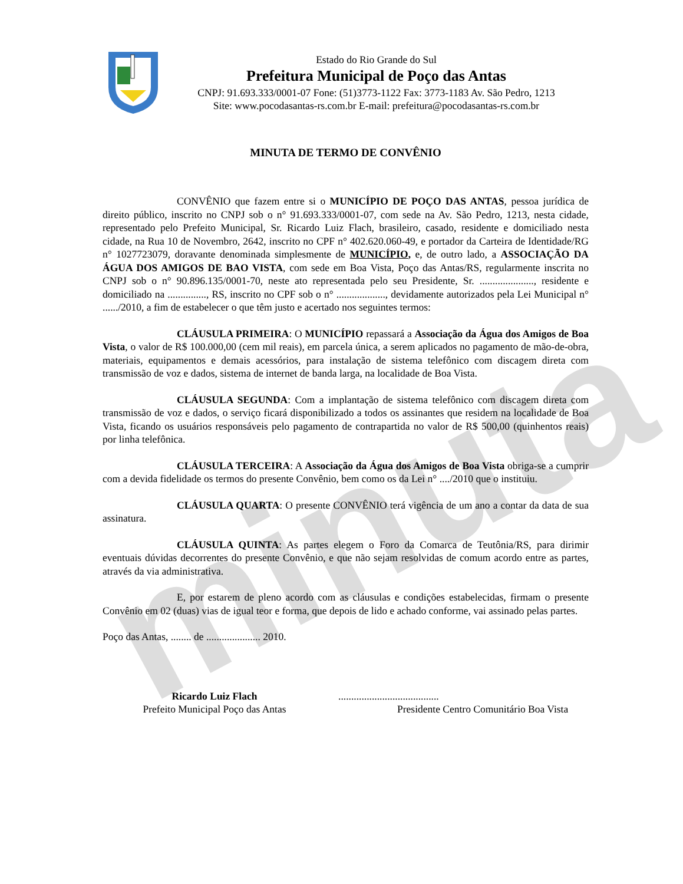minuta
Estado do Rio Grande do Sul
Prefeitura Municipal de Poço das Antas
CNPJ: 91.693.333/0001-07 Fone: (51)3773-1122 Fax: 3773-1183 Av. São Pedro, 1213
Site: www.pocodasantas-rs.com.br E-mail: prefeitura@pocodasantas-rs.com.br
MINUTA DE TERMO DE CONVÊNIO
CONVÊNIO que fazem entre si o MUNICÍPIO DE POÇO DAS ANTAS, pessoa jurídica de direito público, inscrito no CNPJ sob o n° 91.693.333/0001-07, com sede na Av. São Pedro, 1213, nesta cidade, representado pelo Prefeito Municipal, Sr. Ricardo Luiz Flach, brasileiro, casado, residente e domiciliado nesta cidade, na Rua 10 de Novembro, 2642, inscrito no CPF n° 402.620.060-49, e portador da Carteira de Identidade/RG n° 1027723079, doravante denominada simplesmente de MUNICÍPIO, e, de outro lado, a ASSOCIAÇÃO DA ÁGUA DOS AMIGOS DE BAO VISTA, com sede em Boa Vista, Poço das Antas/RS, regularmente inscrita no CNPJ sob o n° 90.896.135/0001-70, neste ato representada pelo seu Presidente, Sr. ....................., residente e domiciliado na ..............., RS, inscrito no CPF sob o n° ..................., devidamente autorizados pela Lei Municipal n° ....../2010, a fim de estabelecer o que têm justo e acertado nos seguintes termos:
CLÁUSULA PRIMEIRA: O MUNICÍPIO repassará a Associação da Água dos Amigos de Boa Vista, o valor de R$ 100.000,00 (cem mil reais), em parcela única, a serem aplicados no pagamento de mão-de-obra, materiais, equipamentos e demais acessórios, para instalação de sistema telefônico com discagem direta com transmissão de voz e dados, sistema de internet de banda larga, na localidade de Boa Vista.
CLÁUSULA SEGUNDA: Com a implantação de sistema telefônico com discagem direta com transmissão de voz e dados, o serviço ficará disponibilizado a todos os assinantes que residem na localidade de Boa Vista, ficando os usuários responsáveis pelo pagamento de contrapartida no valor de R$ 500,00 (quinhentos reais) por linha telefônica.
CLÁUSULA TERCEIRA: A Associação da Água dos Amigos de Boa Vista obriga-se a cumprir com a devida fidelidade os termos do presente Convênio, bem como os da Lei n° ..../2010 que o instituiu.
CLÁUSULA QUARTA: O presente CONVÊNIO terá vigência de um ano a contar da data de sua assinatura.
CLÁUSULA QUINTA: As partes elegem o Foro da Comarca de Teutônia/RS, para dirimir eventuais dúvidas decorrentes do presente Convênio, e que não sejam resolvidas de comum acordo entre as partes, através da via administrativa.
E, por estarem de pleno acordo com as cláusulas e condições estabelecidas, firmam o presente Convênio em 02 (duas) vias de igual teor e forma, que depois de lido e achado conforme, vai assinado pelas partes.
Poço das Antas, ........ de ..................... 2010.
Ricardo Luiz Flach
Prefeito Municipal Poço das Antas
.......................................
Presidente Centro Comunitário Boa Vista